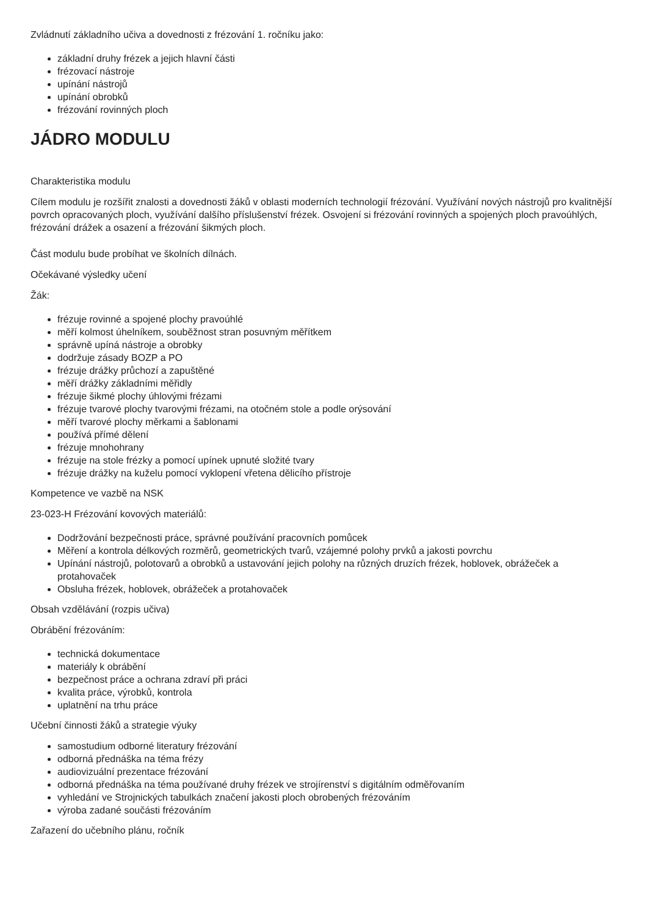Zvládnutí základního učiva a dovednosti z frézování 1. ročníku jako:
základní druhy frézek a jejich hlavní části
frézovací nástroje
upínání nástrojů
upínání obrobků
frézování rovinných ploch
JÁDRO MODULU
Charakteristika modulu
Cílem modulu je rozšířit znalosti a dovednosti žáků v oblasti moderních technologií frézování. Využívání nových nástrojů pro kvalitnější povrch opracovaných ploch, využívání dalšího příslušenství frézek. Osvojení si frézování rovinných a spojených ploch pravoúhlých, frézování drážek a osazení a frézování šikmých ploch.
Část modulu bude probíhat ve školních dílnách.
Očekávané výsledky učení
Žák:
frézuje rovinné a spojené plochy pravoúhlé
měří kolmost úhelníkem, souběžnost stran posuvným měřítkem
správně upíná nástroje a obrobky
dodržuje zásady BOZP a PO
frézuje drážky průchozí a zapuštěné
měří drážky základními měřidly
frézuje šikmé plochy úhlovými frézami
frézuje tvarové plochy tvarovými frézami, na otočném stole a podle orýsování
měří tvarové plochy měrkami a šablonami
používá přímé dělení
frézuje mnohohrany
frézuje na stole frézky a pomocí upínek upnuté složité tvary
frézuje drážky na kuželu pomocí vyklopení vřetena dělicího přístroje
Kompetence ve vazbě na NSK
23-023-H Frézování kovových materiálů:
Dodržování bezpečnosti práce, správné používání pracovních pomůcek
Měření a kontrola délkových rozměrů, geometrických tvarů, vzájemné polohy prvků a jakosti povrchu
Upínání nástrojů, polotovarů a obrobků a ustavování jejich polohy na různých druzích frézek, hoblovek, obrážeček a protahovaček
Obsluha frézek, hoblovek, obrážeček a protahovaček
Obsah vzdělávání (rozpis učiva)
Obrábění frézováním:
technická dokumentace
materiály k obrábění
bezpečnost práce a ochrana zdraví při práci
kvalita práce, výrobků, kontrola
uplatnění na trhu práce
Učební činnosti žáků a strategie výuky
samostudium odborné literatury frézování
odborná přednáška na téma frézy
audiovizuální prezentace frézování
odborná přednáška na téma používané druhy frézek ve strojírenství s digitálním odměřovaním
vyhledání ve Strojnických tabulkách značení jakosti ploch obrobených frézováním
výroba zadané součásti frézováním
Zařazení do učebního plánu, ročník